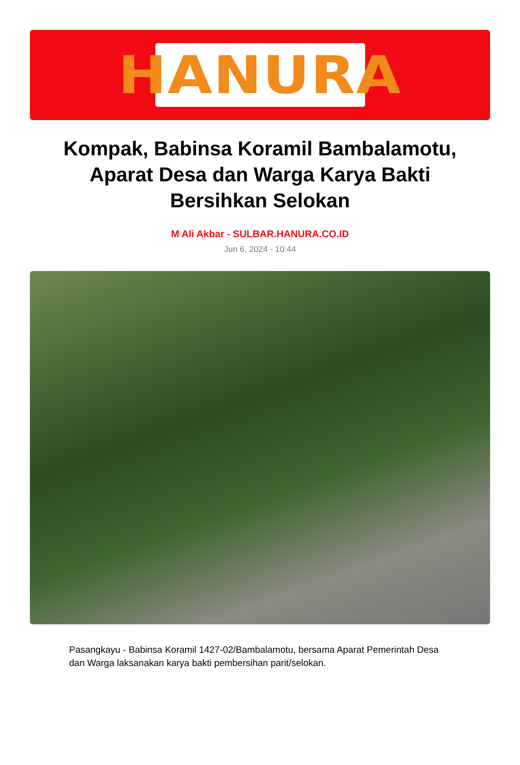HANURA
Kompak, Babinsa Koramil Bambalamotu, Aparat Desa dan Warga Karya Bakti Bersihkan Selokan
M Ali Akbar - SULBAR.HANURA.CO.ID
Jun 6, 2024 - 10:44
Pasangkayu - Babinsa Koramil 1427-02/Bambalamotu, bersama Aparat Pemerintah Desa dan Warga laksanakan karya bakti pembersihan parit/selokan.